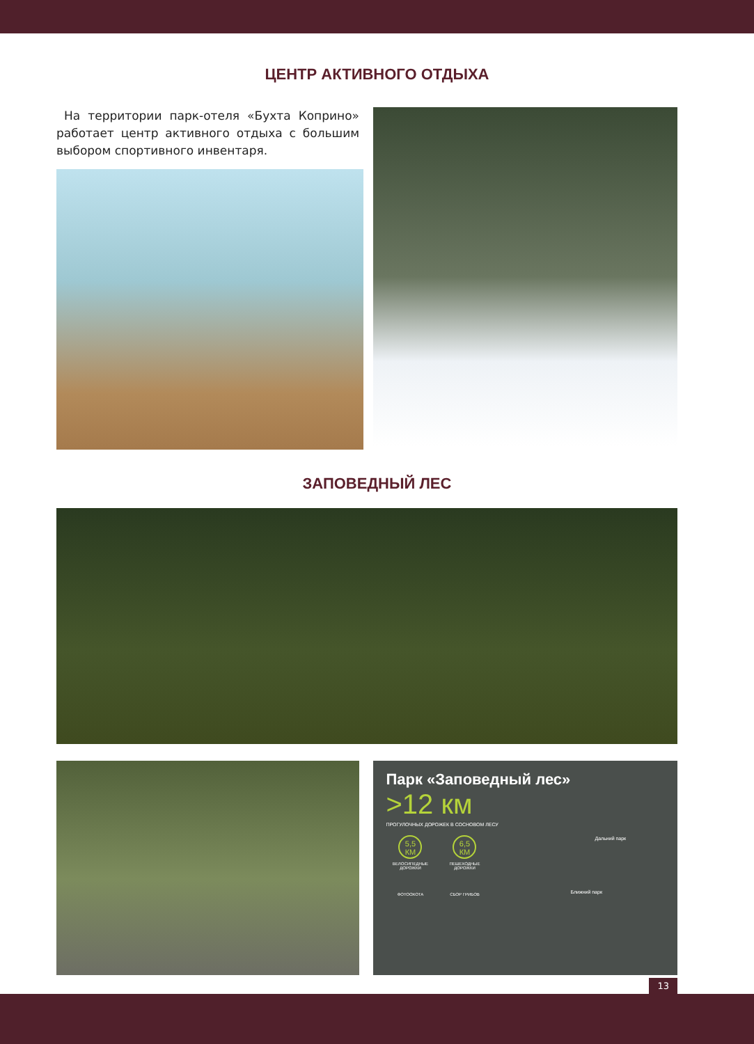ЦЕНТР АКТИВНОГО ОТДЫХА
На территории парк-отеля «Бухта Коприно» работает центр активного отдыха с большим выбором спортивного инвентаря.
ЗАПОВЕДНЫЙ ЛЕС
Парк «Заповедный лес»
>12 км
ПРОГУЛОЧНЫХ ДОРОЖЕК В СОСНОВОМ ЛЕСУ
5,5 КМ
ВЕЛОСИПЕДНЫЕ ДОРОЖКИ
6,5 КМ
ПЕШЕХОДНЫЕ ДОРОЖКИ
ФОТООХОТА СБОР ГРИБОВ
Дальний парк
Ближний парк
13